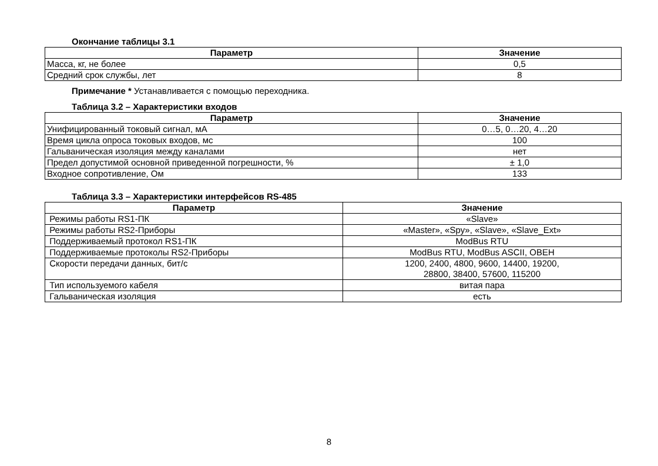Окончание таблицы 3.1
| Параметр | Значение |
| --- | --- |
| Масса, кг, не более | 0,5 |
| Средний срок службы, лет | 8 |
Примечание * Устанавливается с помощью переходника.
Таблица 3.2 – Характеристики входов
| Параметр | Значение |
| --- | --- |
| Унифицированный токовый сигнал, мА | 0…5, 0…20, 4…20 |
| Время цикла опроса токовых входов, мс | 100 |
| Гальваническая изоляция между каналами | нет |
| Предел допустимой основной приведенной погрешности, % | ± 1,0 |
| Входное сопротивление, Ом | 133 |
Таблица 3.3 – Характеристики интерфейсов RS-485
| Параметр | Значение |
| --- | --- |
| Режимы работы RS1-ПК | «Slave» |
| Режимы работы RS2-Приборы | «Master», «Spy», «Slave», «Slave_Ext» |
| Поддерживаемый протокол RS1-ПК | ModBus RTU |
| Поддерживаемые протоколы RS2-Приборы | ModBus RTU, ModBus ASCII, ОВЕН |
| Скорости передачи данных, бит/с | 1200, 2400, 4800, 9600, 14400, 19200, 28800, 38400, 57600, 115200 |
| Тип используемого кабеля | витая пара |
| Гальваническая изоляция | есть |
8